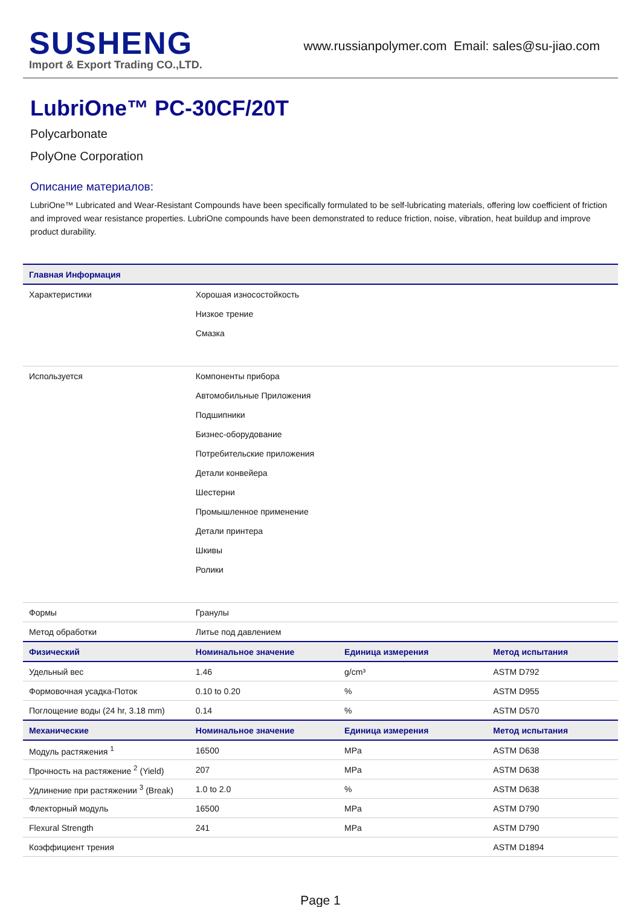SUSHENG
Import & Export Trading CO.,LTD.
www.russianpolymer.com Email: sales@su-jiao.com
LubriOne™ PC-30CF/20T
Polycarbonate
PolyOne Corporation
Описание материалов:
LubriOne™ Lubricated and Wear-Resistant Compounds have been specifically formulated to be self-lubricating materials, offering low coefficient of friction and improved wear resistance properties. LubriOne compounds have been demonstrated to reduce friction, noise, vibration, heat buildup and improve product durability.
| Главная Информация | | | |
| --- | --- | --- | --- |
| Характеристики | Хорошая износостойкость Низкое трение Смазка | | |
| Используется | Компоненты прибора Автомобильные Приложения Подшипники Бизнес-оборудование Потребительские приложения Детали конвейера Шестерни Промышленное применение Детали принтера Шкивы Ролики | | |
| Формы | Гранулы | | |
| Метод обработки | Литье под давлением | | |
| Физический | Номинальное значение | Единица измерения | Метод испытания |
| Удельный вес | 1.46 | g/cm³ | ASTM D792 |
| Формовочная усадка-Поток | 0.10 to 0.20 | % | ASTM D955 |
| Поглощение воды (24 hr, 3.18 mm) | 0.14 | % | ASTM D570 |
| Механические | Номинальное значение | Единица измерения | Метод испытания |
| Модуль растяжения <sup>1</sup> | 16500 | MPa | ASTM D638 |
| Прочность на растяжение <sup>2</sup> (Yield) | 207 | MPa | ASTM D638 |
| Удлинение при растяжении <sup>3</sup> (Break) | 1.0 to 2.0 | % | ASTM D638 |
| Флекторный модуль | 16500 | MPa | ASTM D790 |
| Flexural Strength | 241 | MPa | ASTM D790 |
| Коэффициент трения | | | ASTM D1894 |
Page 1